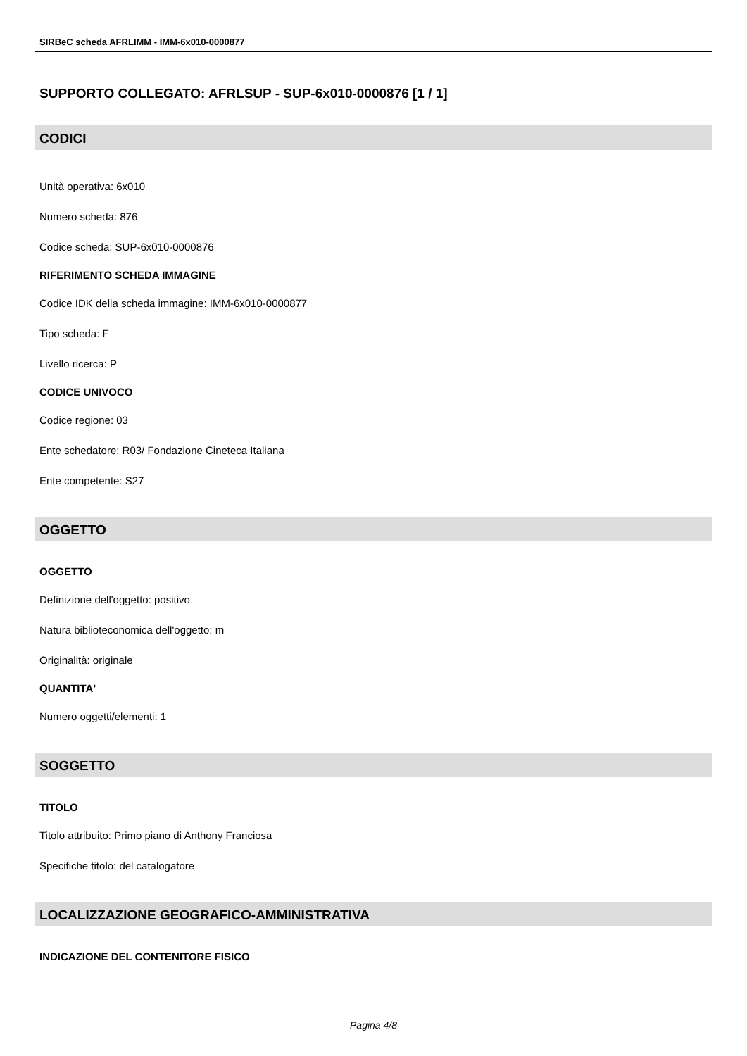SIRBeC scheda AFRLIMM - IMM-6x010-0000877
SUPPORTO COLLEGATO: AFRLSUP - SUP-6x010-0000876 [1 / 1]
CODICI
Unità operativa: 6x010
Numero scheda: 876
Codice scheda: SUP-6x010-0000876
RIFERIMENTO SCHEDA IMMAGINE
Codice IDK della scheda immagine: IMM-6x010-0000877
Tipo scheda: F
Livello ricerca: P
CODICE UNIVOCO
Codice regione: 03
Ente schedatore: R03/ Fondazione Cineteca Italiana
Ente competente: S27
OGGETTO
OGGETTO
Definizione dell'oggetto: positivo
Natura biblioteconomica dell'oggetto: m
Originalità: originale
QUANTITA'
Numero oggetti/elementi: 1
SOGGETTO
TITOLO
Titolo attribuito: Primo piano di Anthony Franciosa
Specifiche titolo: del catalogatore
LOCALIZZAZIONE GEOGRAFICO-AMMINISTRATIVA
INDICAZIONE DEL CONTENITORE FISICO
Pagina 4/8